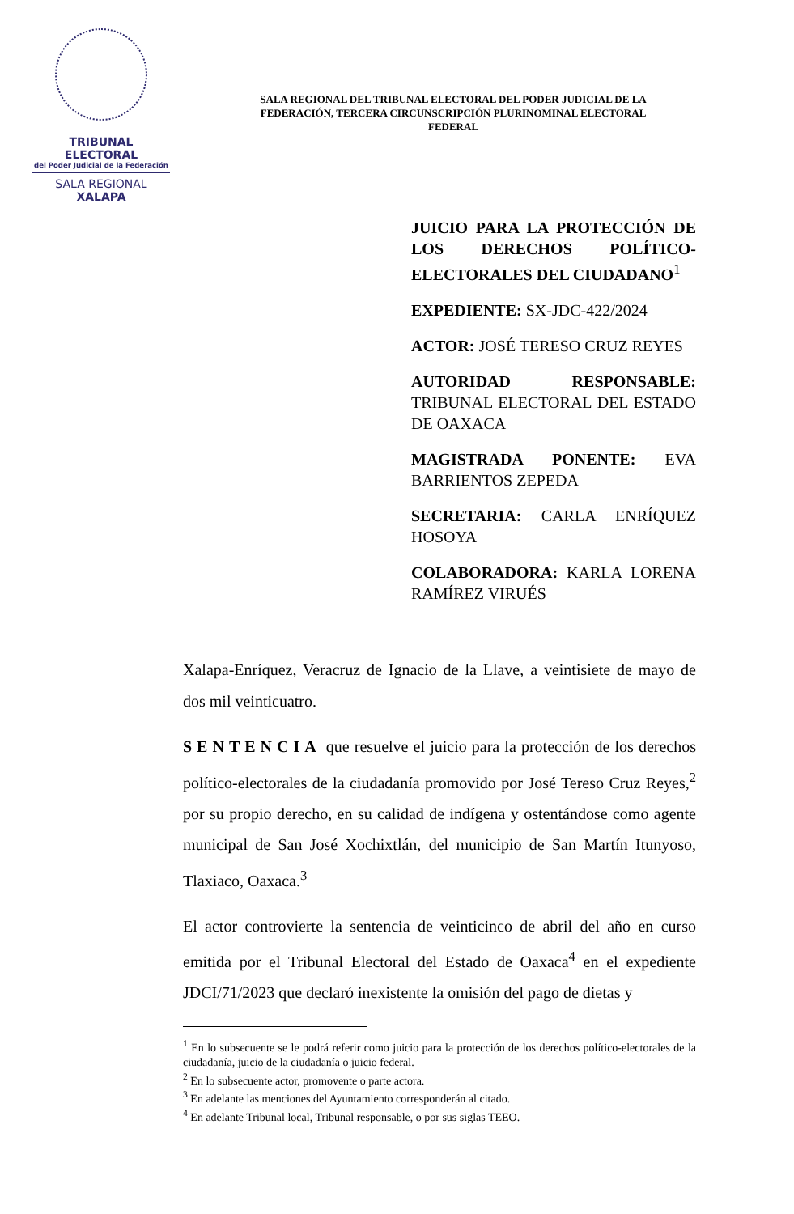TRIBUNAL ELECTORAL
del Poder Judicial de la Federación
SALA REGIONAL
XALAPA
SALA REGIONAL DEL TRIBUNAL ELECTORAL DEL PODER JUDICIAL DE LA FEDERACIÓN, TERCERA CIRCUNSCRIPCIÓN PLURINOMINAL ELECTORAL FEDERAL
JUICIO PARA LA PROTECCIÓN DE LOS DERECHOS POLÍTICO-ELECTORALES DEL CIUDADANO<sup>1</sup>
EXPEDIENTE: SX-JDC-422/2024
ACTOR: JOSÉ TERESO CRUZ REYES
AUTORIDAD RESPONSABLE: TRIBUNAL ELECTORAL DEL ESTADO DE OAXACA
MAGISTRADA PONENTE: EVA BARRIENTOS ZEPEDA
SECRETARIA: CARLA ENRÍQUEZ HOSOYA
COLABORADORA: KARLA LORENA RAMÍREZ VIRUÉS
Xalapa-Enríquez, Veracruz de Ignacio de la Llave, a veintisiete de mayo de dos mil veinticuatro.
SENTENCIA que resuelve el juicio para la protección de los derechos político-electorales de la ciudadanía promovido por José Tereso Cruz Reyes,<sup>2</sup> por su propio derecho, en su calidad de indígena y ostentándose como agente municipal de San José Xochixtlán, del municipio de San Martín Itunyoso, Tlaxiaco, Oaxaca.<sup>3</sup>
El actor controvierte la sentencia de veinticinco de abril del año en curso emitida por el Tribunal Electoral del Estado de Oaxaca<sup>4</sup> en el expediente JDCI/71/2023 que declaró inexistente la omisión del pago de dietas y
<sup>1</sup> En lo subsecuente se le podrá referir como juicio para la protección de los derechos político-electorales de la ciudadanía, juicio de la ciudadanía o juicio federal.
<sup>2</sup> En lo subsecuente actor, promovente o parte actora.
<sup>3</sup> En adelante las menciones del Ayuntamiento corresponderán al citado.
<sup>4</sup> En adelante Tribunal local, Tribunal responsable, o por sus siglas TEEO.